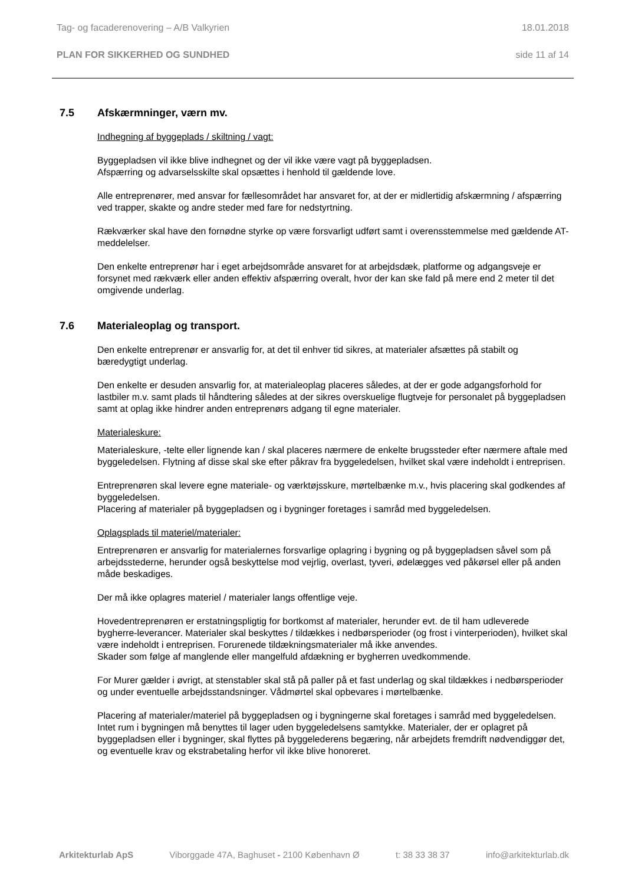Tag- og facaderenovering – A/B Valkyrien 18.01.2018
PLAN FOR SIKKERHED OG SUNDHED side 11 af 14
7.5 Afskærmninger, værn mv.
Indhegning af byggeplads / skiltning / vagt:
Byggepladsen vil ikke blive indhegnet og der vil ikke være vagt på byggepladsen.
Afspærring og advarselsskilte skal opsættes i henhold til gældende love.
Alle entreprenører, med ansvar for fællesområdet har ansvaret for, at der er midlertidig afskærmning / afspærring ved trapper, skakte og andre steder med fare for nedstyrtning.
Rækværker skal have den fornødne styrke op være forsvarligt udført samt i overensstemmelse med gældende AT-meddelelser.
Den enkelte entreprenør har i eget arbejdsområde ansvaret for at arbejdsdæk, platforme og adgangsveje er forsynet med rækværk eller anden effektiv afspærring overalt, hvor der kan ske fald på mere end 2 meter til det omgivende underlag.
7.6 Materialeoplag og transport.
Den enkelte entreprenør er ansvarlig for, at det til enhver tid sikres, at materialer afsættes på stabilt og bæredygtigt underlag.
Den enkelte er desuden ansvarlig for, at materialeoplag placeres således, at der er gode adgangsforhold for lastbiler m.v. samt plads til håndtering således at der sikres overskuelige flugtveje for personalet på byggepladsen samt at oplag ikke hindrer anden entreprenørs adgang til egne materialer.
Materialeskure:
Materialeskure, -telte eller lignende kan / skal placeres nærmere de enkelte brugssteder efter nærmere aftale med byggeledelsen. Flytning af disse skal ske efter påkrav fra byggeledelsen, hvilket skal være indeholdt i entreprisen.
Entreprenøren skal levere egne materiale- og værktøjsskure, mørtelbænke m.v., hvis placering skal godkendes af byggeledelsen.
Placering af materialer på byggepladsen og i bygninger foretages i samråd med byggeledelsen.
Oplagsplads til materiel/materialer:
Entreprenøren er ansvarlig for materialernes forsvarlige oplagring i bygning og på byggepladsen såvel som på arbejdsstederne, herunder også beskyttelse mod vejrlig, overlast, tyveri, ødelægges ved påkørsel eller på anden måde beskadiges.
Der må ikke oplagres materiel / materialer langs offentlige veje.
Hovedentreprenøren er erstatningspligtig for bortkomst af materialer, herunder evt. de til ham udleverede bygherre-leverancer. Materialer skal beskyttes / tildækkes i nedbørsperioder (og frost i vinterperioden), hvilket skal være indeholdt i entreprisen. Forurenede tildækningsmaterialer må ikke anvendes.
Skader som følge af manglende eller mangelfuld afdækning er bygherren uvedkommende.
For Murer gælder i øvrigt, at stenstabler skal stå på paller på et fast underlag og skal tildækkes i nedbørsperioder og under eventuelle arbejdsstandsninger. Vådmørtel skal opbevares i mørtelbænke.
Placering af materialer/materiel på byggepladsen og i bygningerne skal foretages i samråd med byggeledelsen. Intet rum i bygningen må benyttes til lager uden byggeledelsens samtykke. Materialer, der er oplagret på byggepladsen eller i bygninger, skal flyttes på byggelederens begæring, når arbejdets fremdrift nødvendiggør det, og eventuelle krav og ekstrabetaling herfor vil ikke blive honoreret.
Arkitekturlab ApS Viborggade 47A, Baghuset - 2100 København Ø t: 38 33 38 37 info@arkitekturlab.dk